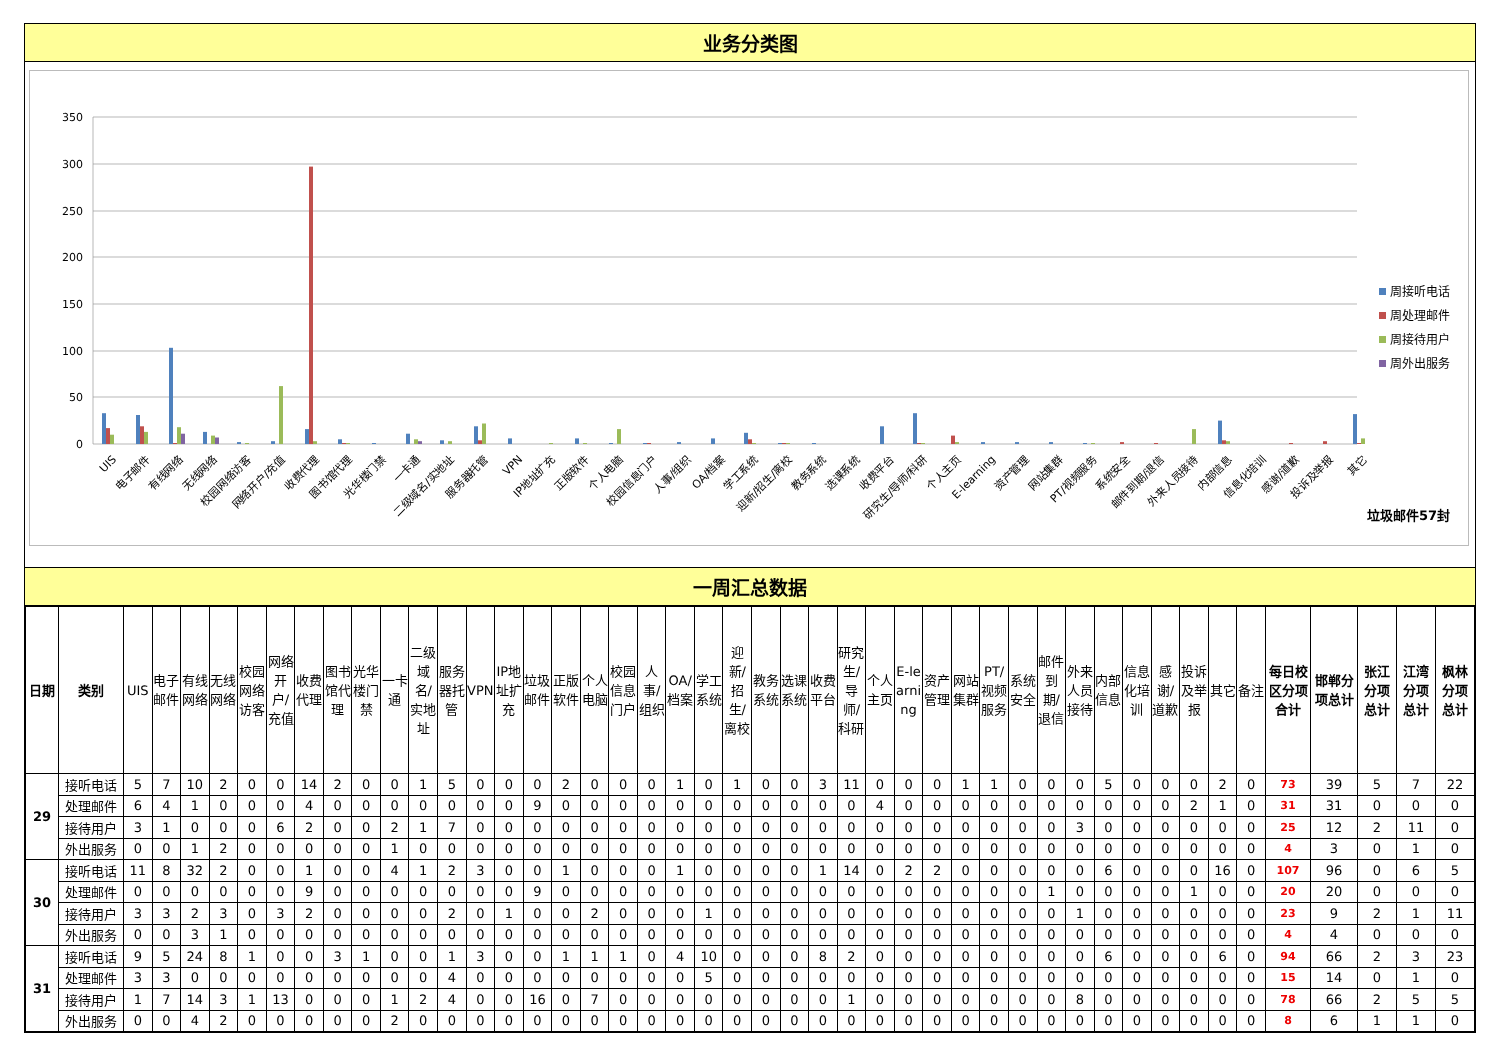业务分类图
350
300
250
200
150
100
50
0
UIS
电子邮件
有线网络
无线网络
校园网络访客
网络开户/充值
收费代理
图书馆代理
光华楼门禁
一卡通
二级域名/实地址
服务器托管
VPN
IP地址扩充
正版软件
个人电脑
校园信息门户
人事/组织
OA/档案
学工系统
迎新/招生/离校
教务系统
选课系统
收费平台
研究生/导师/科研
个人主页
E-learning
资产管理
网站集群
PT/视频服务
系统安全
邮件到期/退信
外来人员接待
内部信息
信息化培训
感谢/道歉
投诉及举报
其它
周接听电话
周处理邮件
周接待用户
周外出服务
垃圾邮件57封
一周汇总数据
| 日期 | 类别 | UIS | 电子邮件 | 有线网络 | 无线网络 | 校园网络访客 | 网络开户/充值 | 收费代理 | 图书馆代理 | 光华楼门禁 | 一卡通 | 二级域名/实地址 | 服务器托管 | VPN | IP地址扩充 | 垃圾邮件 | 正版软件 | 个人电脑 | 校园信息门户 | 人事/组织 | OA/档案 | 学工系统 | 迎新/招生/离校 | 教务系统 | 选课系统 | 收费平台 | 研究生/导师/科研 | 个人主页 | E-learning | 资产管理 | 网站集群 | PT/视频服务 | 系统安全 | 邮件到期/退信 | 外来人员接待 | 内部信息 | 信息化培训 | 感谢/道歉 | 投诉及举报 | 其它 | 备注 | 每日校区分项合计 | 邯郸分项总计 | 张江分项总计 | 江湾分项总计 | 枫林分项总计 |
| --- | --- | --- | --- | --- | --- | --- | --- | --- | --- | --- | --- | --- | --- | --- | --- | --- | --- | --- | --- | --- | --- | --- | --- | --- | --- | --- | --- | --- | --- | --- | --- | --- | --- | --- | --- | --- | --- | --- | --- | --- | --- | --- | --- | --- | --- | --- |
| 29 | 接听电话 | 5 | 7 | 10 | 2 | 0 | 0 | 14 | 2 | 0 | 0 | 1 | 5 | 0 | 0 | 0 | 2 | 0 | 0 | 0 | 1 | 0 | 1 | 0 | 0 | 3 | 11 | 0 | 0 | 0 | 1 | 1 | 0 | 0 | 0 | 5 | 0 | 0 | 0 | 2 | 0 | 73 | 39 | 5 | 7 | 22 |
| | 处理邮件 | 6 | 4 | 1 | 0 | 0 | 0 | 4 | 0 | 0 | 0 | 0 | 0 | 0 | 0 | 9 | 0 | 0 | 0 | 0 | 0 | 0 | 0 | 0 | 0 | 0 | 0 | 4 | 0 | 0 | 0 | 0 | 0 | 0 | 0 | 0 | 0 | 0 | 2 | 1 | 0 | 31 | 31 | 0 | 0 | 0 |
| | 接待用户 | 3 | 1 | 0 | 0 | 0 | 6 | 2 | 0 | 0 | 2 | 1 | 7 | 0 | 0 | 0 | 0 | 0 | 0 | 0 | 0 | 0 | 0 | 0 | 0 | 0 | 0 | 0 | 0 | 0 | 0 | 0 | 0 | 0 | 3 | 0 | 0 | 0 | 0 | 0 | 0 | 25 | 12 | 2 | 11 | 0 |
| | 外出服务 | 0 | 0 | 1 | 2 | 0 | 0 | 0 | 0 | 0 | 1 | 0 | 0 | 0 | 0 | 0 | 0 | 0 | 0 | 0 | 0 | 0 | 0 | 0 | 0 | 0 | 0 | 0 | 0 | 0 | 0 | 0 | 0 | 0 | 0 | 0 | 0 | 0 | 0 | 0 | 0 | 4 | 3 | 0 | 1 | 0 |
| 30 | 接听电话 | 11 | 8 | 32 | 2 | 0 | 0 | 1 | 0 | 0 | 4 | 1 | 2 | 3 | 0 | 0 | 1 | 0 | 0 | 0 | 1 | 0 | 0 | 0 | 0 | 1 | 14 | 0 | 2 | 2 | 0 | 0 | 0 | 0 | 0 | 6 | 0 | 0 | 0 | 16 | 0 | 107 | 96 | 0 | 6 | 5 |
| | 处理邮件 | 0 | 0 | 0 | 0 | 0 | 0 | 9 | 0 | 0 | 0 | 0 | 0 | 0 | 0 | 9 | 0 | 0 | 0 | 0 | 0 | 0 | 0 | 0 | 0 | 0 | 0 | 0 | 0 | 0 | 0 | 0 | 0 | 1 | 0 | 0 | 0 | 0 | 1 | 0 | 0 | 20 | 20 | 0 | 0 | 0 |
| | 接待用户 | 3 | 3 | 2 | 3 | 0 | 3 | 2 | 0 | 0 | 0 | 0 | 2 | 0 | 1 | 0 | 0 | 2 | 0 | 0 | 0 | 1 | 0 | 0 | 0 | 0 | 0 | 0 | 0 | 0 | 0 | 0 | 0 | 0 | 1 | 0 | 0 | 0 | 0 | 0 | 0 | 23 | 9 | 2 | 1 | 11 |
| | 外出服务 | 0 | 0 | 3 | 1 | 0 | 0 | 0 | 0 | 0 | 0 | 0 | 0 | 0 | 0 | 0 | 0 | 0 | 0 | 0 | 0 | 0 | 0 | 0 | 0 | 0 | 0 | 0 | 0 | 0 | 0 | 0 | 0 | 0 | 0 | 0 | 0 | 0 | 0 | 0 | 0 | 4 | 4 | 0 | 0 | 0 |
| 31 | 接听电话 | 9 | 5 | 24 | 8 | 1 | 0 | 0 | 3 | 1 | 0 | 0 | 1 | 3 | 0 | 0 | 1 | 1 | 1 | 0 | 4 | 10 | 0 | 0 | 0 | 8 | 2 | 0 | 0 | 0 | 0 | 0 | 0 | 0 | 0 | 6 | 0 | 0 | 0 | 6 | 0 | 94 | 66 | 2 | 3 | 23 |
| | 处理邮件 | 3 | 3 | 0 | 0 | 0 | 0 | 0 | 0 | 0 | 0 | 0 | 4 | 0 | 0 | 0 | 0 | 0 | 0 | 0 | 0 | 5 | 0 | 0 | 0 | 0 | 0 | 0 | 0 | 0 | 0 | 0 | 0 | 0 | 0 | 0 | 0 | 0 | 0 | 0 | 0 | 15 | 14 | 0 | 1 | 0 |
| | 接待用户 | 1 | 7 | 14 | 3 | 1 | 13 | 0 | 0 | 0 | 1 | 2 | 4 | 0 | 0 | 16 | 0 | 7 | 0 | 0 | 0 | 0 | 0 | 0 | 0 | 0 | 1 | 0 | 0 | 0 | 0 | 0 | 0 | 0 | 8 | 0 | 0 | 0 | 0 | 0 | 0 | 78 | 66 | 2 | 5 | 5 |
| | 外出服务 | 0 | 0 | 4 | 2 | 0 | 0 | 0 | 0 | 0 | 2 | 0 | 0 | 0 | 0 | 0 | 0 | 0 | 0 | 0 | 0 | 0 | 0 | 0 | 0 | 0 | 0 | 0 | 0 | 0 | 0 | 0 | 0 | 0 | 0 | 0 | 0 | 0 | 0 | 0 | 0 | 8 | 6 | 1 | 1 | 0 |